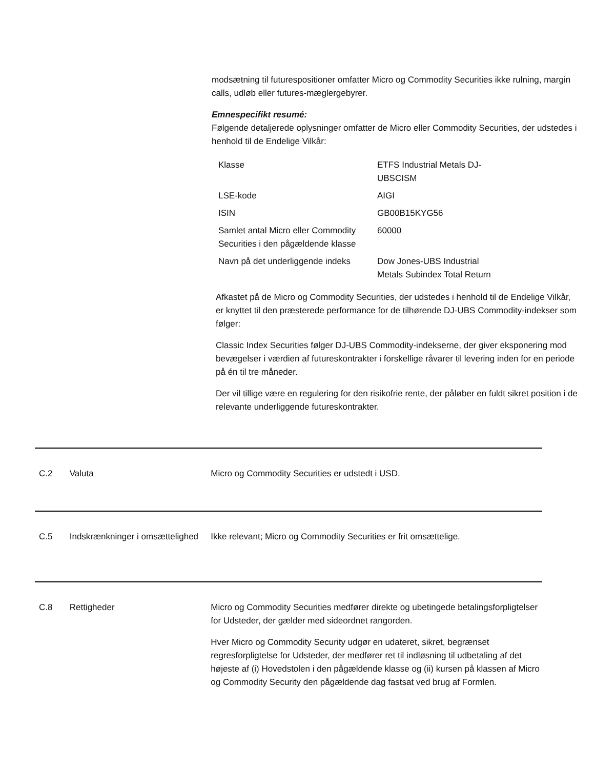modsætning til futurespositioner omfatter Micro og Commodity Securities ikke rulning, margin calls, udløb eller futures-mæglergebyrer.
Emnespecifikt resumé:
Følgende detaljerede oplysninger omfatter de Micro eller Commodity Securities, der udstedes i henhold til de Endelige Vilkår:
| Klasse | ETFS Industrial Metals DJ-UBSCISM |
| LSE-kode | AIGI |
| ISIN | GB00B15KYG56 |
| Samlet antal Micro eller Commodity Securities i den pågældende klasse | 60000 |
| Navn på det underliggende indeks | Dow Jones-UBS Industrial Metals Subindex Total Return |
Afkastet på de Micro og Commodity Securities, der udstedes i henhold til de Endelige Vilkår, er knyttet til den præsterede performance for de tilhørende DJ-UBS Commodity-indekser som følger:
Classic Index Securities følger DJ-UBS Commodity-indekserne, der giver eksponering mod bevægelser i værdien af futureskontrakter i forskellige råvarer til levering inden for en periode på én til tre måneder.
Der vil tillige være en regulering for den risikofrie rente, der påløber en fuldt sikret position i de relevante underliggende futureskontrakter.
C.2 Valuta Micro og Commodity Securities er udstedt i USD.
C.5 Indskrænkninger i omsættelighed
Ikke relevant; Micro og Commodity Securities er frit omsættelige.
C.8 Rettigheder Micro og Commodity Securities medfører direkte og ubetingede betalingsforpligtelser for Udsteder, der gælder med sideordnet rangorden.
Hver Micro og Commodity Security udgør en udateret, sikret, begrænset regresforpligtelse for Udsteder, der medfører ret til indløsning til udbetaling af det højeste af (i) Hovedstolen i den pågældende klasse og (ii) kursen på klassen af Micro og Commodity Security den pågældende dag fastsat ved brug af Formlen.